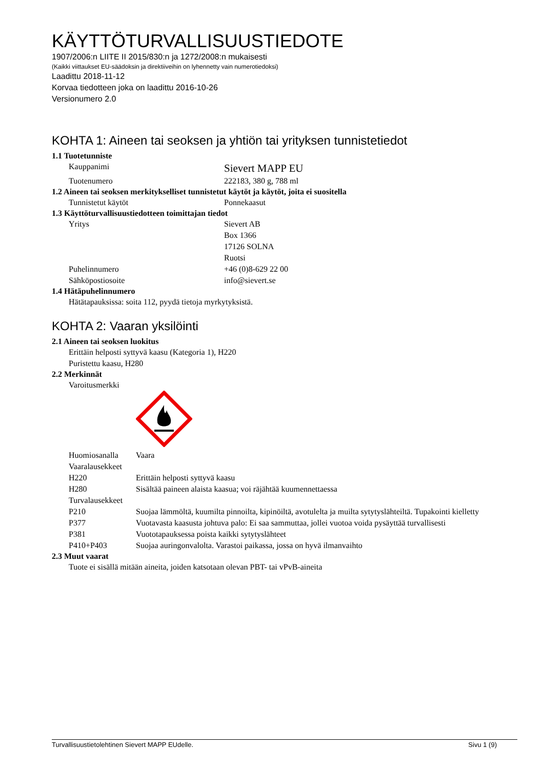KÄYTTÖTURVALLISUUSTIEDOTE
1907/2006:n LIITE II 2015/830:n ja 1272/2008:n mukaisesti
(Kaikki viittaukset EU-säädoksin ja direktiiveihin on lyhennetty vain numerotiedoksi)
Laadittu 2018-11-12
Korvaa tiedotteen joka on laadittu 2016-10-26
Versionumero 2.0
KOHTA 1: Aineen tai seoksen ja yhtiön tai yrityksen tunnistetiedot
1.1 Tuotetunniste
| Kauppanimi | Sievert MAPP EU |
| Tuotenumero | 222183, 380 g, 788 ml |
1.2 Aineen tai seoksen merkitykselliset tunnistetut käytöt ja käytöt, joita ei suositella
| Tunnistetut käytöt | Ponnekaasut |
1.3 Käyttöturvallisuustiedotteen toimittajan tiedot
| Yritys | Sievert AB Box 1366 17126 SOLNA Ruotsi |
| Puhelinnumero | +46 (0)8-629 22 00 |
| Sähköpostiosoite | info@sievert.se |
1.4 Hätäpuhelinnumero
Hätätapauksissa: soita 112, pyydä tietoja myrkytyksistä.
KOHTA 2: Vaaran yksilöinti
2.1 Aineen tai seoksen luokitus
Erittäin helposti syttyvä kaasu (Kategoria 1), H220
Puristettu kaasu, H280
2.2 Merkinnät
Varoitusmerkki
| Huomiosanalla | Vaara |
| Vaaralausekkeet | |
| H220 | Erittäin helposti syttyvä kaasu |
| H280 | Sisältää paineen alaista kaasua; voi räjähtää kuumennettaessa |
| Turvalausekkeet | |
| P210 | Suojaa lämmöltä, kuumilta pinnoilta, kipinöiltä, avotulelta ja muilta sytytyslähteiltä. Tupakointi kielletty |
| P377 | Vuotavasta kaasusta johtuva palo: Ei saa sammuttaa, jollei vuotoa voida pysäyttää turvallisesti |
| P381 | Vuototapauksessa poista kaikki sytytyslähteet |
| P410+P403 | Suojaa auringonvalolta. Varastoi paikassa, jossa on hyvä ilmanvaihto |
2.3 Muut vaarat
Tuote ei sisällä mitään aineita, joiden katsotaan olevan PBT- tai vPvB-aineita
Turvallisuustietolehtinen Sievert MAPP EUdelle. Sivu 1 (9)